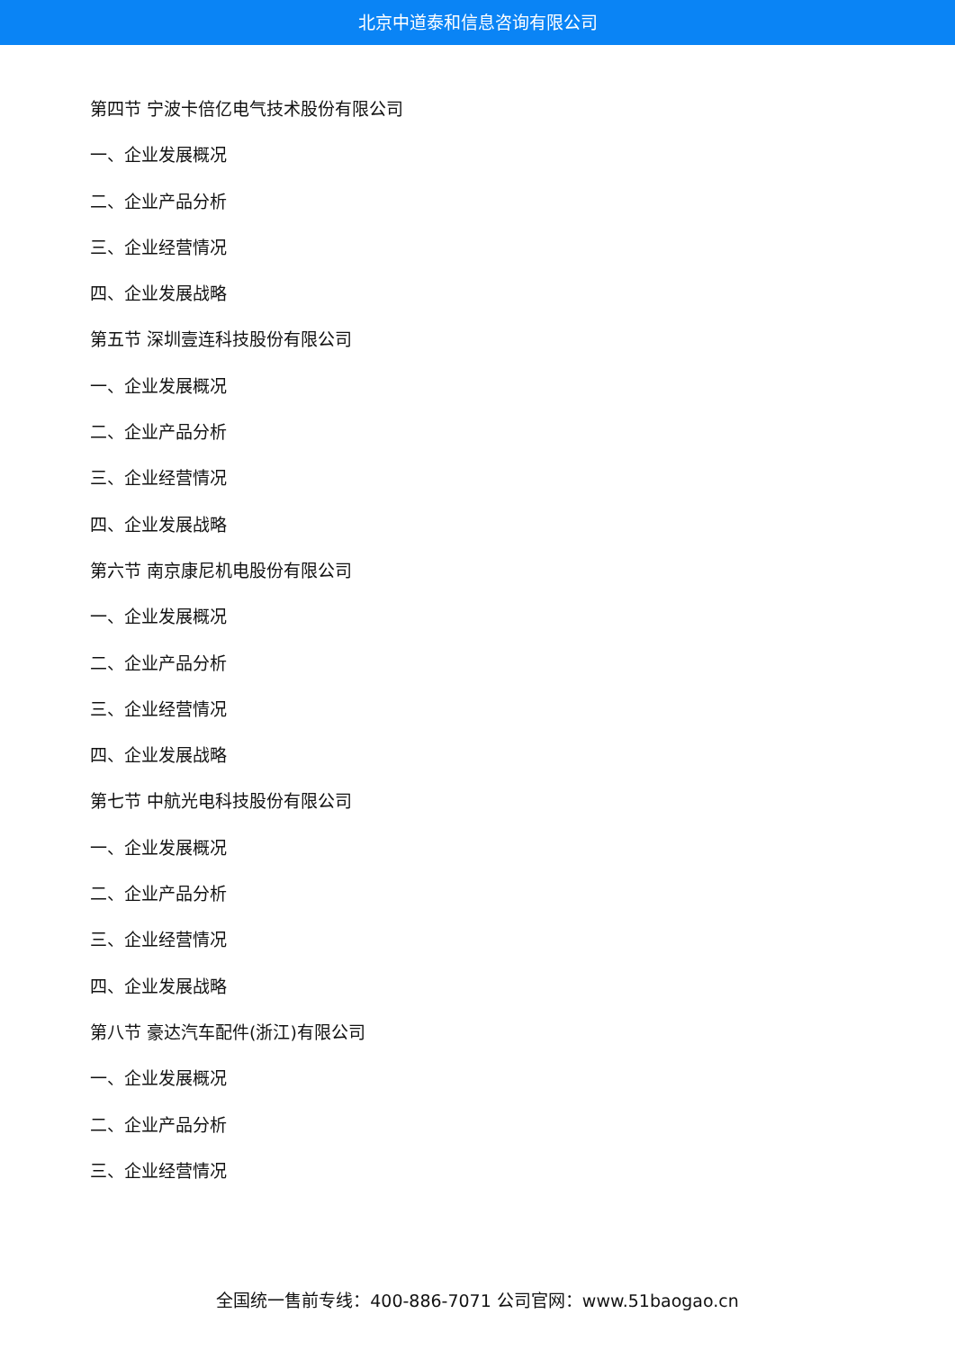北京中道泰和信息咨询有限公司
第四节 宁波卡倍亿电气技术股份有限公司
一、企业发展概况
二、企业产品分析
三、企业经营情况
四、企业发展战略
第五节 深圳壹连科技股份有限公司
一、企业发展概况
二、企业产品分析
三、企业经营情况
四、企业发展战略
第六节 南京康尼机电股份有限公司
一、企业发展概况
二、企业产品分析
三、企业经营情况
四、企业发展战略
第七节 中航光电科技股份有限公司
一、企业发展概况
二、企业产品分析
三、企业经营情况
四、企业发展战略
第八节 豪达汽车配件(浙江)有限公司
一、企业发展概况
二、企业产品分析
三、企业经营情况
全国统一售前专线：400-886-7071 公司官网：www.51baogao.cn